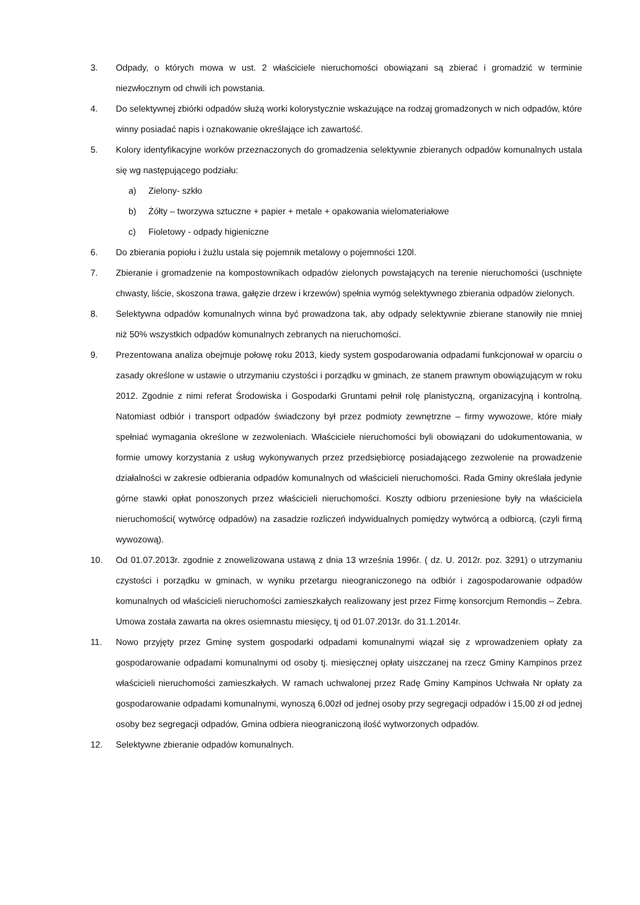3. Odpady, o których mowa w ust. 2 właściciele nieruchomości obowiązani są zbierać i gromadzić w terminie niezwłocznym od chwili ich powstania.
4. Do selektywnej zbiórki odpadów służą worki kolorystycznie wskazujące na rodzaj gromadzonych w nich odpadów, które winny posiadać napis i oznakowanie określające ich zawartość.
5. Kolory identyfikacyjne worków przeznaczonych do gromadzenia selektywnie zbieranych odpadów komunalnych ustala się wg następującego podziału:
a) Zielony- szkło
b) Żółty – tworzywa sztuczne + papier + metale + opakowania wielomateriałowe
c) Fioletowy - odpady higieniczne
6. Do zbierania popiołu i żużlu ustala się pojemnik metalowy o pojemności 120l.
7. Zbieranie i gromadzenie na kompostownikach odpadów zielonych powstających na terenie nieruchomości (uschnięte chwasty, liście, skoszona trawa, gałęzie drzew i krzewów) spełnia wymóg selektywnego zbierania odpadów zielonych.
8. Selektywna odpadów komunalnych winna być prowadzona tak, aby odpady selektywnie zbierane stanowiły nie mniej niż 50% wszystkich odpadów komunalnych zebranych na nieruchomości.
9. Prezentowana analiza obejmuje połowę roku 2013, kiedy system gospodarowania odpadami funkcjonował w oparciu o zasady określone w ustawie o utrzymaniu czystości i porządku w gminach, ze stanem prawnym obowiązującym w roku 2012. Zgodnie z nimi referat Środowiska i Gospodarki Gruntami pełnił rolę planistyczną, organizacyjną i kontrolną. Natomiast odbiór i transport odpadów świadczony był przez podmioty zewnętrzne – firmy wywozowe, które miały spełniać wymagania określone w zezwoleniach. Właściciele nieruchomości byli obowiązani do udokumentowania, w formie umowy korzystania z usług wykonywanych przez przedsiębiorcę posiadającego zezwolenie na prowadzenie działalności w zakresie odbierania odpadów komunalnych od właścicieli nieruchomości. Rada Gminy określała jedynie górne stawki opłat ponoszonych przez właścicieli nieruchomości. Koszty odbioru przeniesione były na właściciela nieruchomości( wytwórcę odpadów) na zasadzie rozliczeń indywidualnych pomiędzy wytwórcą a odbiorcą, (czyli firmą wywozową).
10. Od 01.07.2013r. zgodnie z znowelizowana ustawą z dnia 13 września 1996r. ( dz. U. 2012r. poz. 3291) o utrzymaniu czystości i porządku w gminach, w wyniku przetargu nieograniczonego na odbiór i zagospodarowanie odpadów komunalnych od właścicieli nieruchomości zamieszkałych realizowany jest przez Firmę konsorcjum Remondis – Zebra. Umowa została zawarta na okres osiemnastu miesięcy, tj od 01.07.2013r. do 31.1.2014r.
11. Nowo przyjęty przez Gminę system gospodarki odpadami komunalnymi wiązał się z wprowadzeniem opłaty za gospodarowanie odpadami komunalnymi od osoby tj. miesięcznej opłaty uiszczanej na rzecz Gminy Kampinos przez właścicieli nieruchomości zamieszkałych. W ramach uchwalonej przez Radę Gminy Kampinos Uchwała Nr opłaty za gospodarowanie odpadami komunalnymi, wynoszą 6,00zł od jednej osoby przy segregacji odpadów i 15,00 zł od jednej osoby bez segregacji odpadów, Gmina odbiera nieograniczoną ilość wytworzonych odpadów.
12. Selektywne zbieranie odpadów komunalnych.